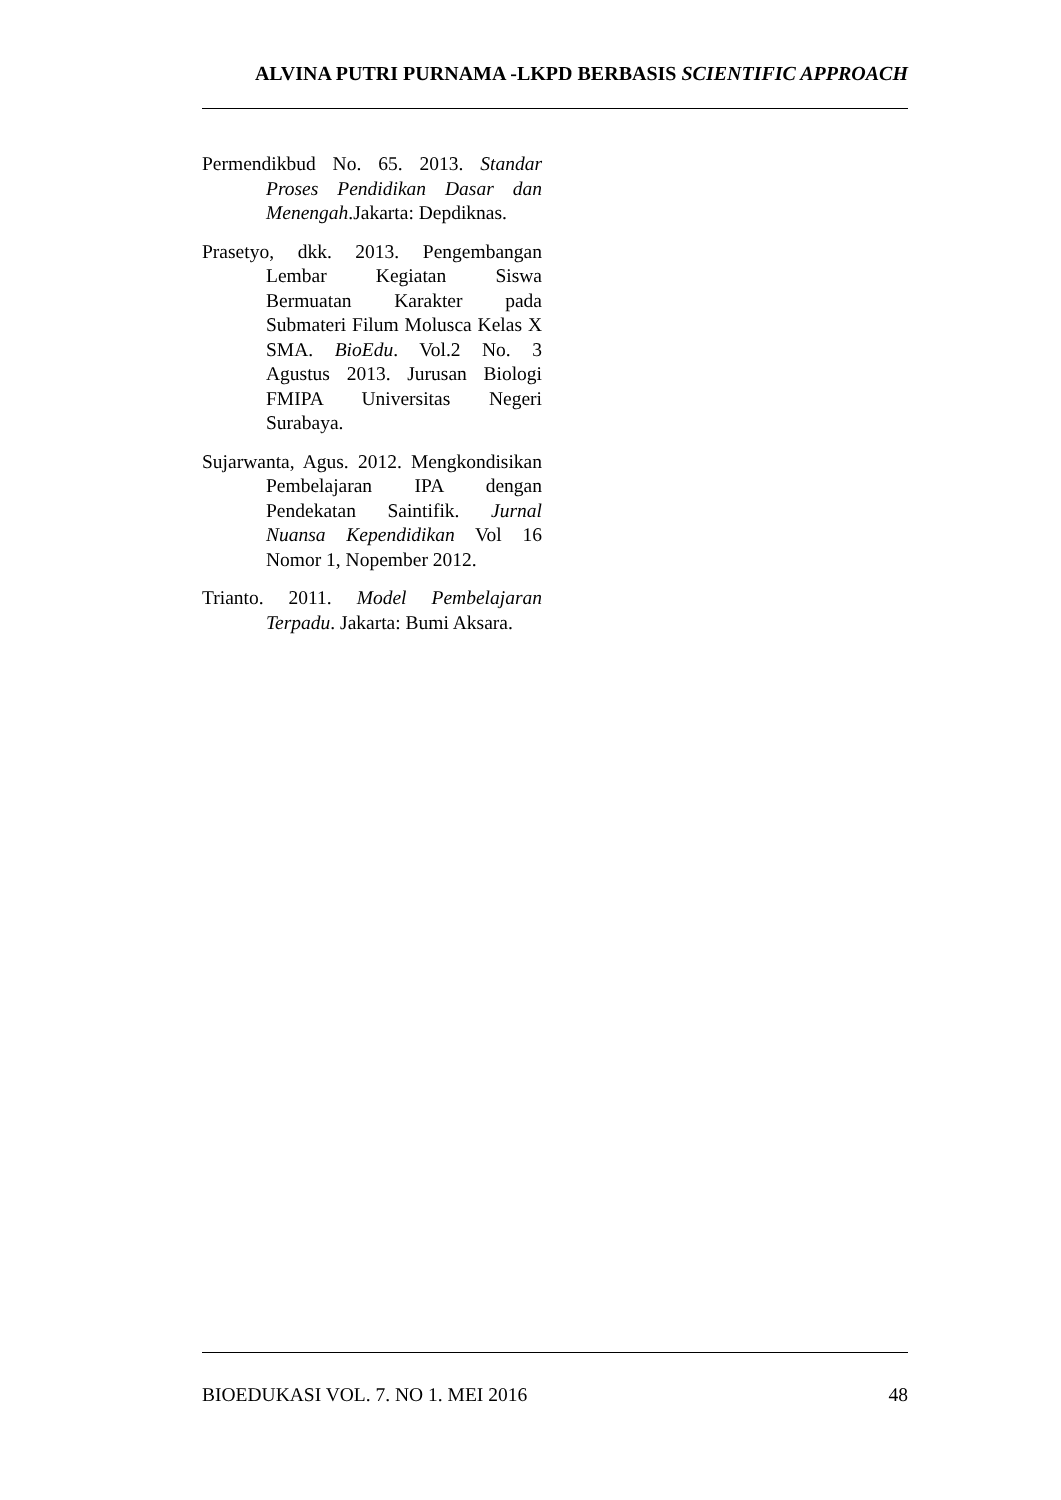ALVINA PUTRI PURNAMA -LKPD BERBASIS SCIENTIFIC APPROACH
Permendikbud No. 65. 2013. Standar Proses Pendidikan Dasar dan Menengah.Jakarta: Depdiknas.
Prasetyo, dkk. 2013. Pengembangan Lembar Kegiatan Siswa Bermuatan Karakter pada Submateri Filum Molusca Kelas X SMA. BioEdu. Vol.2 No. 3 Agustus 2013. Jurusan Biologi FMIPA Universitas Negeri Surabaya.
Sujarwanta, Agus. 2012. Mengkondisikan Pembelajaran IPA dengan Pendekatan Saintifik. Jurnal Nuansa Kependidikan Vol 16 Nomor 1, Nopember 2012.
Trianto. 2011. Model Pembelajaran Terpadu. Jakarta: Bumi Aksara.
BIOEDUKASI VOL. 7. NO 1. MEI 2016 48